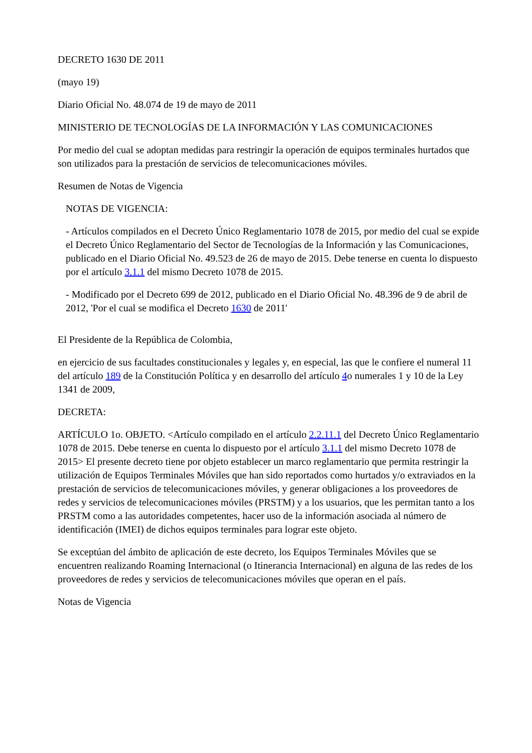DECRETO 1630 DE 2011
(mayo 19)
Diario Oficial No. 48.074 de 19 de mayo de 2011
MINISTERIO DE TECNOLOGÍAS DE LA INFORMACIÓN Y LAS COMUNICACIONES
Por medio del cual se adoptan medidas para restringir la operación de equipos terminales hurtados que son utilizados para la prestación de servicios de telecomunicaciones móviles.
Resumen de Notas de Vigencia
NOTAS DE VIGENCIA:
- Artículos compilados en el Decreto Único Reglamentario 1078 de 2015, por medio del cual se expide el Decreto Único Reglamentario del Sector de Tecnologías de la Información y las Comunicaciones, publicado en el Diario Oficial No. 49.523 de 26 de mayo de 2015. Debe tenerse en cuenta lo dispuesto por el artículo 3.1.1 del mismo Decreto 1078 de 2015.
- Modificado por el Decreto 699 de 2012, publicado en el Diario Oficial No. 48.396 de 9 de abril de 2012, 'Por el cual se modifica el Decreto 1630 de 2011'
El Presidente de la República de Colombia,
en ejercicio de sus facultades constitucionales y legales y, en especial, las que le confiere el numeral 11 del artículo 189 de la Constitución Política y en desarrollo del artículo 4o numerales 1 y 10 de la Ley 1341 de 2009,
DECRETA:
ARTÍCULO 1o. OBJETO. <Artículo compilado en el artículo 2.2.11.1 del Decreto Único Reglamentario 1078 de 2015. Debe tenerse en cuenta lo dispuesto por el artículo 3.1.1 del mismo Decreto 1078 de 2015> El presente decreto tiene por objeto establecer un marco reglamentario que permita restringir la utilización de Equipos Terminales Móviles que han sido reportados como hurtados y/o extraviados en la prestación de servicios de telecomunicaciones móviles, y generar obligaciones a los proveedores de redes y servicios de telecomunicaciones móviles (PRSTM) y a los usuarios, que les permitan tanto a los PRSTM como a las autoridades competentes, hacer uso de la información asociada al número de identificación (IMEI) de dichos equipos terminales para lograr este objeto.
Se exceptúan del ámbito de aplicación de este decreto, los Equipos Terminales Móviles que se encuentren realizando Roaming Internacional (o Itinerancia Internacional) en alguna de las redes de los proveedores de redes y servicios de telecomunicaciones móviles que operan en el país.
Notas de Vigencia